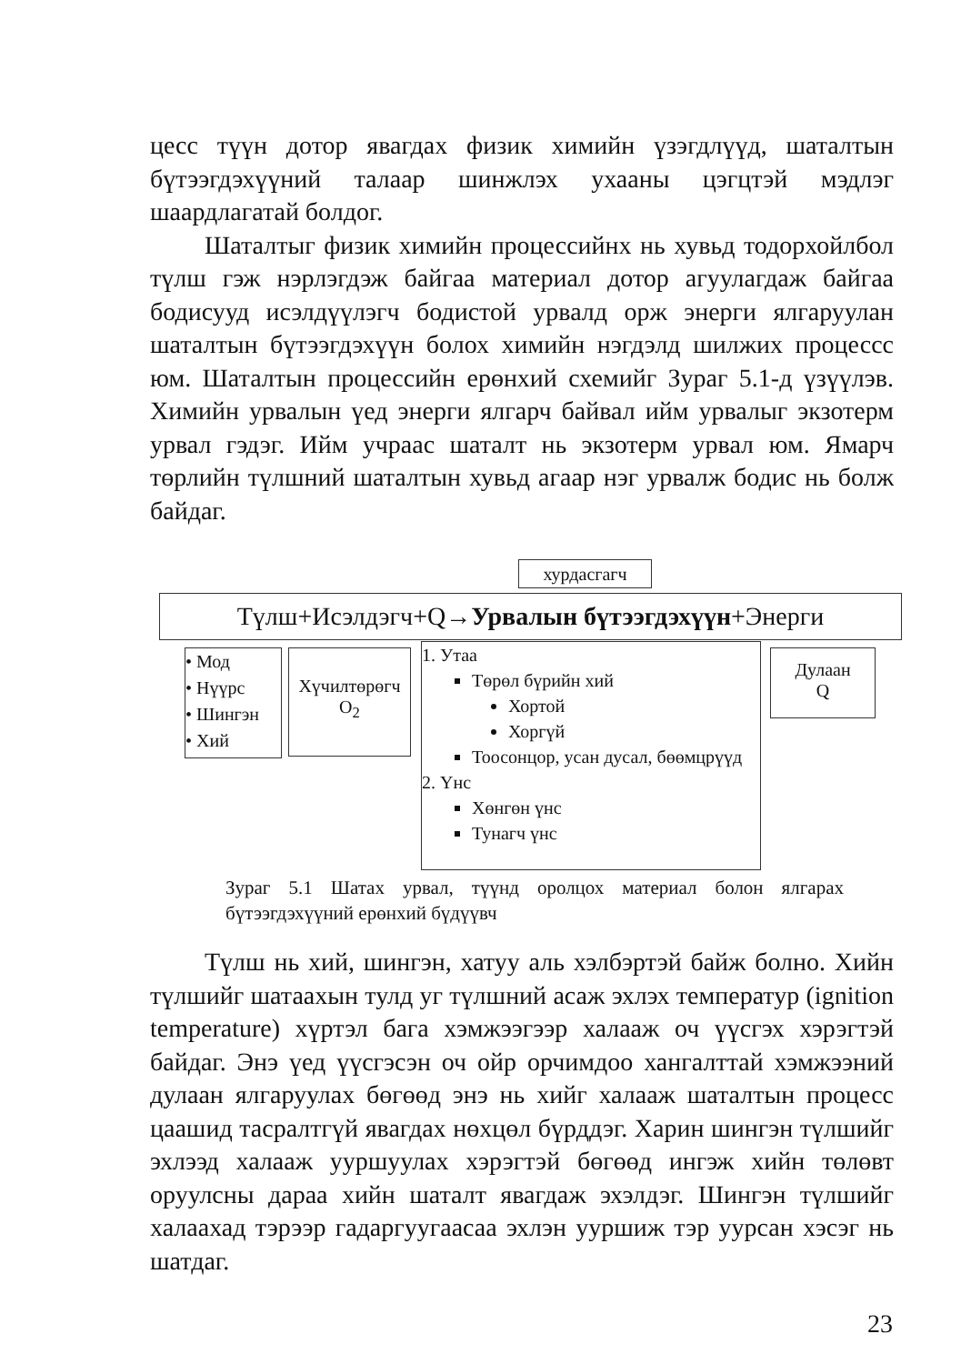цесс түүн дотор явагдах физик химийн үзэгдлүүд, шаталтын бүтээгдэхүүний талаар шинжлэх ухааны цэгцтэй мэдлэг шаардлагатай болдог.
Шаталтыг физик химийн процессийнх нь хувьд тодорхойлбол түлш гэж нэрлэгдэж байгаа материал дотор агуулагдаж байгаа бодисууд исэлдүүлэгч бодистой урвалд орж энерги ялгаруулан шаталтын бүтээгдэхүүн болох химийн нэгдэлд шилжих процессс юм. Шаталтын процессийн ерөнхий схемийг Зураг 5.1-д үзүүлэв. Химийн урвалын үед энерги ялгарч байвал ийм урвалыг экзотерм урвал гэдэг. Ийм учраас шаталт нь экзотерм урвал юм. Ямарч төрлийн түлшний шаталтын хувьд агаар нэг урвалж бодис нь болж байдаг.
хурдасгагч
Түлш+Исэлдэгч+Q→Урвалын бүтээгдэхүүн+Энерги
• Мод
• Нүүрс
• Шингэн
• Хий
Хүчилтөрөгч
O<sub>2</sub>
1. Утаа
Төрөл бүрийн хий
Хортой
Хоргүй
Тоосонцор, усан дусал, бөөмцрүүд
2. Үнс
Хөнгөн үнс
Тунагч үнс
Дулаан
Q
Зураг 5.1 Шатах урвал, түүнд оролцох материал болон ялгарах бүтээгдэхүүний ерөнхий бүдүүвч
Түлш нь хий, шингэн, хатуу аль хэлбэртэй байж болно. Хийн түлшийг шатаахын тулд уг түлшний асаж эхлэх температур (ignition temperature) хүртэл бага хэмжээгээр халааж оч үүсгэх хэрэгтэй байдаг. Энэ үед үүсгэсэн оч ойр орчимдоо хангалттай хэмжээний дулаан ялгаруулах бөгөөд энэ нь хийг халааж шаталтын процесс цаашид тасралтгүй явагдах нөхцөл бүрддэг. Харин шингэн түлшийг эхлээд халааж ууршуулах хэрэгтэй бөгөөд ингэж хийн төлөвт оруулсны дараа хийн шаталт явагдаж эхэлдэг. Шингэн түлшийг халаахад тэрээр гадаргуугаасаа эхлэн ууршиж тэр уурсан хэсэг нь шатдаг.
23